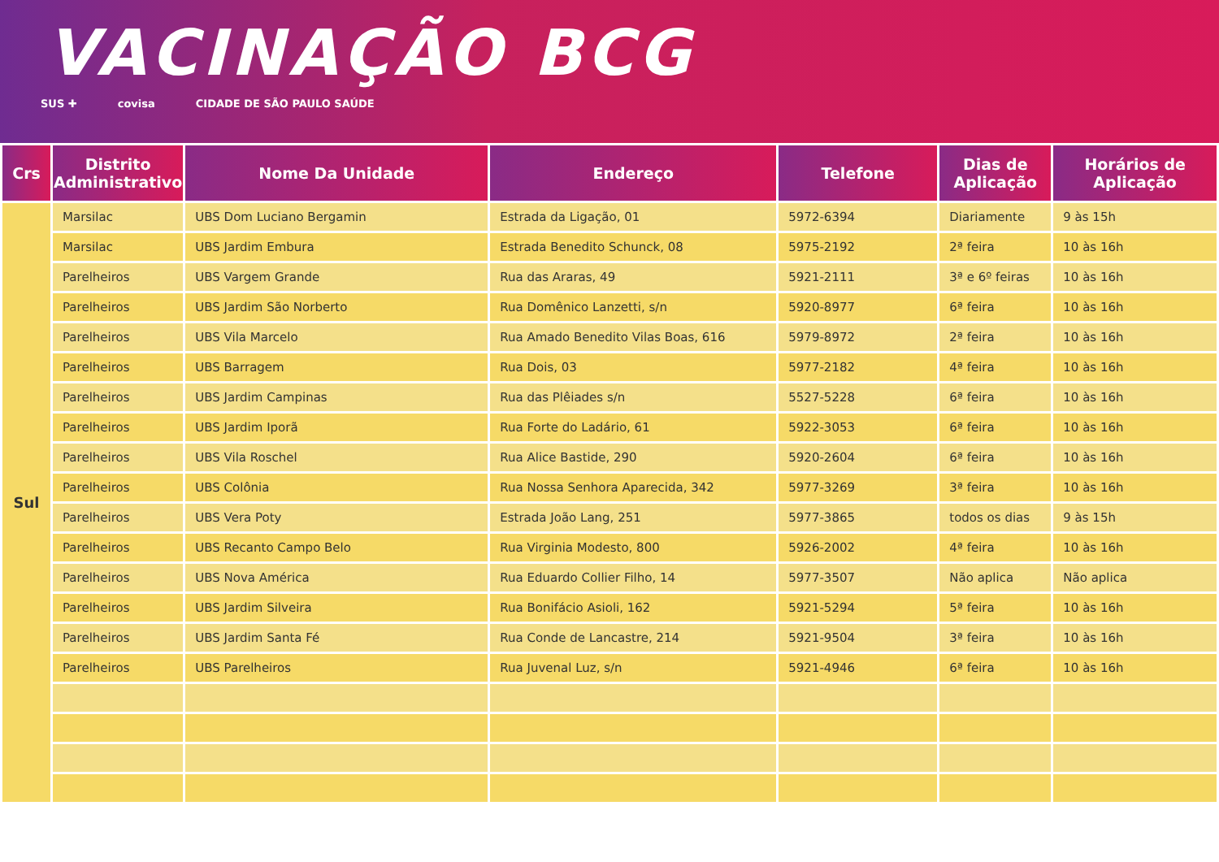VACINAÇÃO BCG
SUS ✚ covisa CIDADE DE SÃO PAULO SAÚDE
| Crs | Distrito Administrativo | Nome Da Unidade | Endereço | Telefone | Dias de Aplicação | Horários de Aplicação |
| --- | --- | --- | --- | --- | --- | --- |
| Sul | Marsilac | UBS Dom Luciano Bergamin | Estrada da Ligação, 01 | 5972-6394 | Diariamente | 9 às 15h |
| | Marsilac | UBS Jardim Embura | Estrada Benedito Schunck, 08 | 5975-2192 | 2ª feira | 10 às 16h |
| | Parelheiros | UBS Vargem Grande | Rua das Araras, 49 | 5921-2111 | 3ª e 6º feiras | 10 às 16h |
| | Parelheiros | UBS Jardim São Norberto | Rua Domênico Lanzetti, s/n | 5920-8977 | 6ª feira | 10 às 16h |
| | Parelheiros | UBS Vila Marcelo | Rua Amado Benedito Vilas Boas, 616 | 5979-8972 | 2ª feira | 10 às 16h |
| | Parelheiros | UBS Barragem | Rua Dois, 03 | 5977-2182 | 4ª feira | 10 às 16h |
| | Parelheiros | UBS Jardim Campinas | Rua das Plêiades s/n | 5527-5228 | 6ª feira | 10 às 16h |
| | Parelheiros | UBS Jardim Iporã | Rua Forte do Ladário, 61 | 5922-3053 | 6ª feira | 10 às 16h |
| | Parelheiros | UBS Vila Roschel | Rua Alice Bastide, 290 | 5920-2604 | 6ª feira | 10 às 16h |
| | Parelheiros | UBS Colônia | Rua Nossa Senhora Aparecida, 342 | 5977-3269 | 3ª feira | 10 às 16h |
| | Parelheiros | UBS Vera Poty | Estrada João Lang, 251 | 5977-3865 | todos os dias | 9 às 15h |
| | Parelheiros | UBS Recanto Campo Belo | Rua Virginia Modesto, 800 | 5926-2002 | 4ª feira | 10 às 16h |
| | Parelheiros | UBS Nova América | Rua Eduardo Collier Filho, 14 | 5977-3507 | Não aplica | Não aplica |
| | Parelheiros | UBS Jardim Silveira | Rua Bonifácio Asioli, 162 | 5921-5294 | 5ª feira | 10 às 16h |
| | Parelheiros | UBS Jardim Santa Fé | Rua Conde de Lancastre, 214 | 5921-9504 | 3ª feira | 10 às 16h |
| | Parelheiros | UBS Parelheiros | Rua Juvenal Luz, s/n | 5921-4946 | 6ª feira | 10 às 16h |